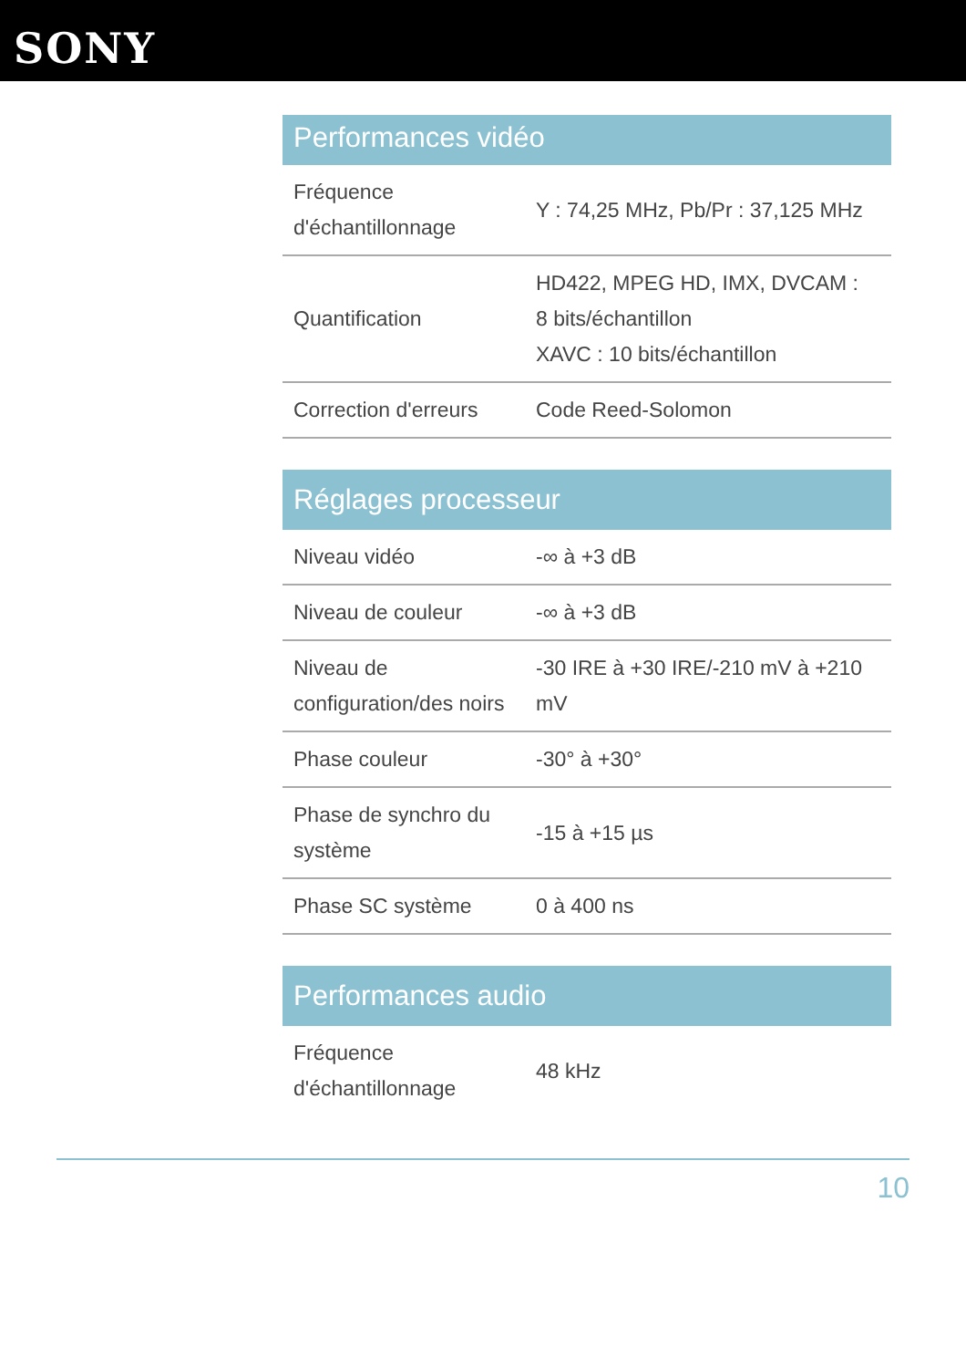SONY
Performances vidéo
| Fréquence d'échantillonnage | Y : 74,25 MHz, Pb/Pr : 37,125 MHz |
| Quantification | HD422, MPEG HD, IMX, DVCAM : 8 bits/échantillon XAVC : 10 bits/échantillon |
| Correction d'erreurs | Code Reed-Solomon |
Réglages processeur
| Niveau vidéo | -∞ à +3 dB |
| Niveau de couleur | -∞ à +3 dB |
| Niveau de configuration/des noirs | -30 IRE à +30 IRE/-210 mV à +210 mV |
| Phase couleur | -30° à +30° |
| Phase de synchro du système | -15 à +15 µs |
| Phase SC système | 0 à 400 ns |
Performances audio
| Fréquence d'échantillonnage | 48 kHz |
10